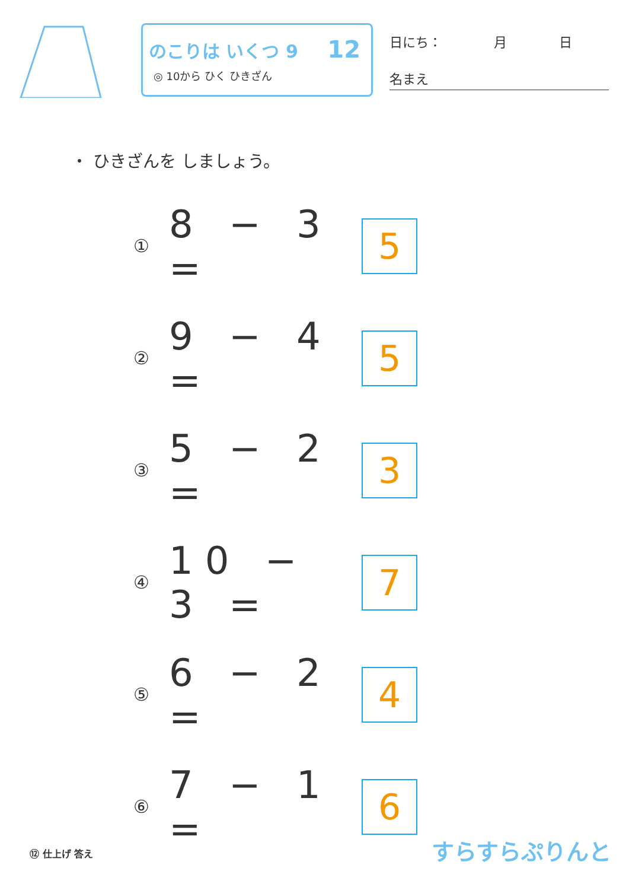のこりは いくつ 9
◎ 10から ひく ひきざん
12
日にち：　　　　月　　　　日
名まえ
・ ひきざんを しましょう。
① 8 − 3 = 5
② 9 − 4 = 5
③ 5 − 2 = 3
④ 10 − 3 = 7
⑤ 6 − 2 = 4
⑥ 7 − 1 = 6
⑫ 仕上げ 答え すらすらぷりんと